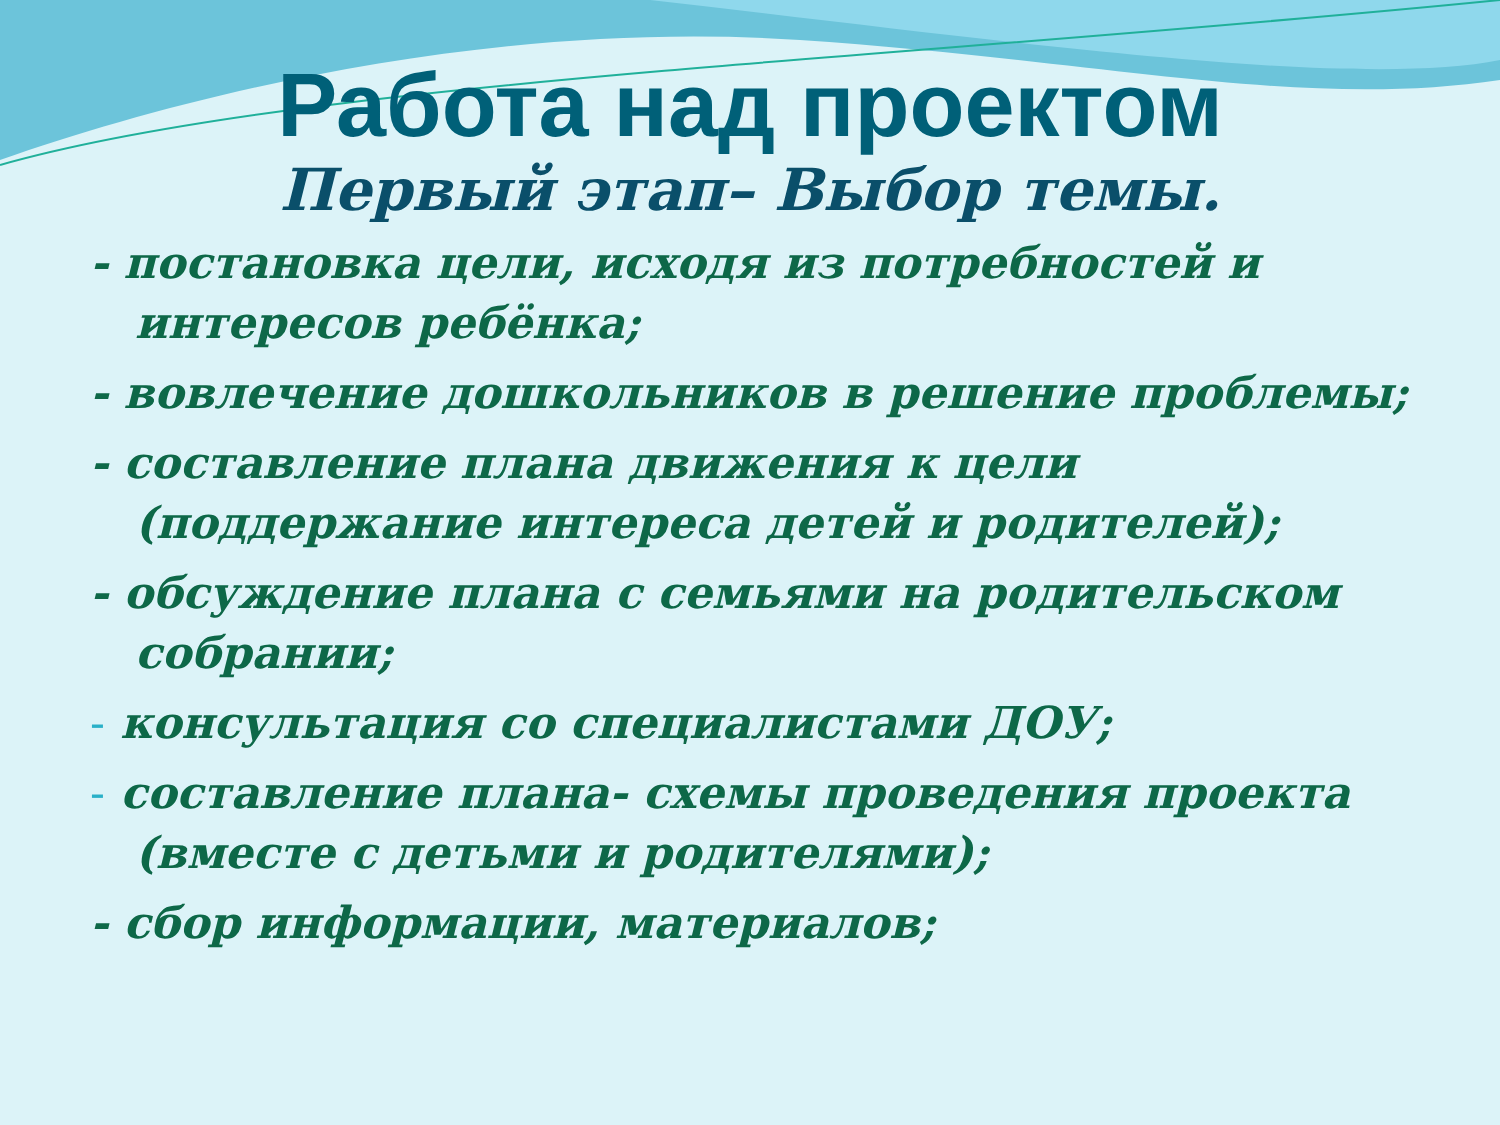Работа над проектом
Первый этап– Выбор темы.
- постановка цели, исходя из потребностей и интересов ребёнка;
- вовлечение дошкольников в решение проблемы;
- составление плана движения к цели (поддержание интереса детей и родителей);
- обсуждение плана с семьями на родительском собрании;
- консультация со специалистами ДОУ;
- составление плана- схемы проведения проекта (вместе с детьми и родителями);
- сбор информации, материалов;